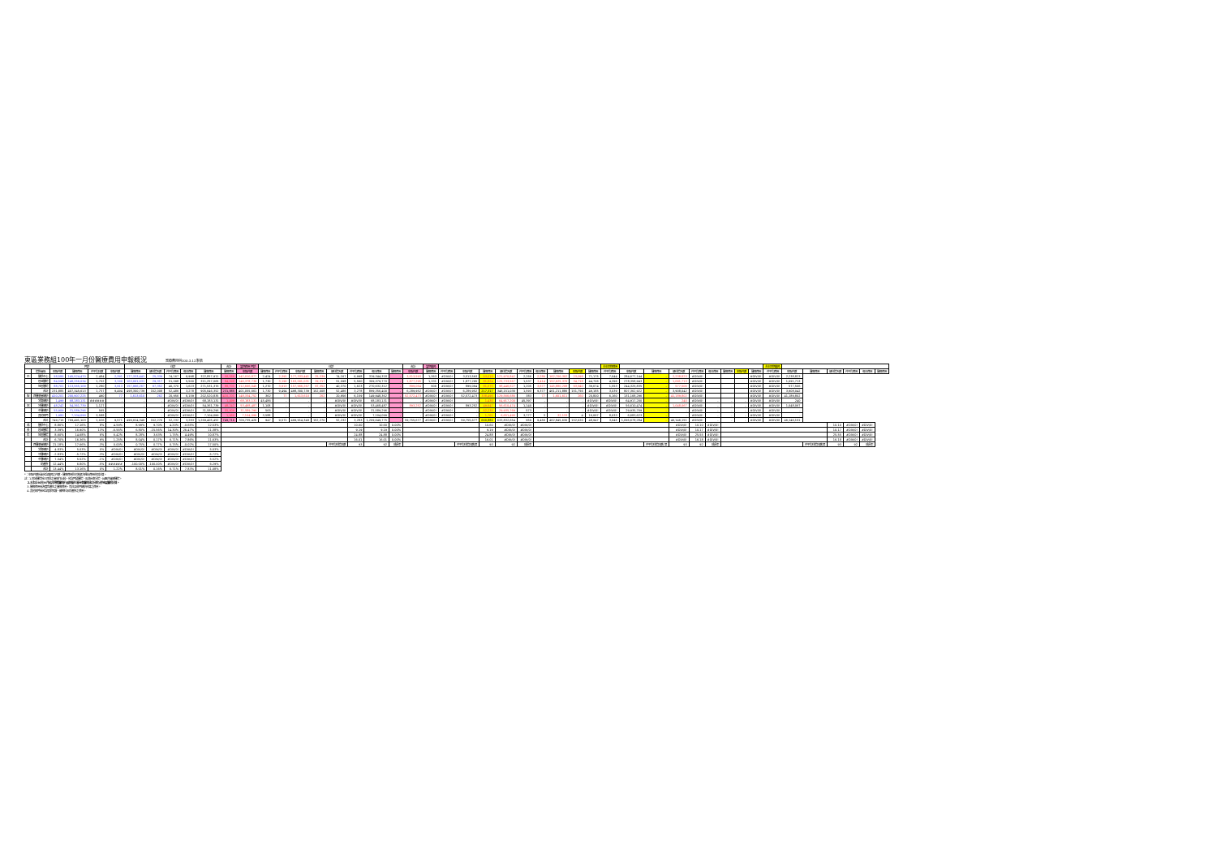東區業務組100年一月份醫療費用申報概況 醫療費用科100.3.12製表
| | | 門診 | | | | 住診 | | | | | 合計 | 當期費用 門診 | 住診 | | | | | | | | 合計 | 當期藥局 | | | | | | | | | | 去年同期費用 | | | | | | | | | 去年同期藥局 | | | | | | |
| --- | --- | --- | --- | --- | --- | --- | --- | --- | --- | --- | --- | --- | --- | --- | --- | --- | --- | --- | --- | --- | --- | --- | --- | --- | --- | --- | --- | --- | --- | --- | --- | --- | --- | --- | --- | --- | --- | --- | --- | --- | --- | --- | --- | --- | --- | --- | --- |
| | 院所層級 | 申報件數 | 醫療費用 | 件平均日數 | 申報件數 | 醫療費用 | 總住院天數 | 件平均費用 | 每日費用 | 醫療費用 | 醫療費用 | 申報件數 | 醫療費用 | 件平均費用 | 申報件數 | 醫療費用 | 總住院天數 | 件平均費用 | 每日費用 | 醫療費用 | 申報件數 | 醫療費用 | 件平均費用 | 申報件數 | 醫療費用 | 總住院天數 | 件平均費用 | 每日費用 | 醫療費用 | 申報件數 | 醫療費用 | 件平均費用 | 申報件數 | 醫療費用 | 總住院天數 | 件平均費用 | 每日費用 | 醫療費用 | 申報件數 | 醫療費用 | 件平均費用 | 申報件數 | 醫療費用 | 總住院天數 | 件平均費用 | 每日費用 | 醫療費用 |
| 中 | 醫學中心 | 58,586 | 145,524,470 | 2,484 | 2,391 | 177,333,441 | 25,339 | 74,167 | 6,998 | 322,857,911 | 58,586 | 142,010,877 | 2,424 | 2,391 | 177,333,441 | 25,339 | 74,167 | 6,998 | 319,344,318 | - | 3,513,593 | 1,363 | #DIV/0! | 3,513,593 | 53,018 | 121,970,842 | 2,266 | 2,286 | 162,706,302 | 23,098 | 71,175 | 7,044 | 284,677,144 | - | 2,238,823 | #DIV/0! | | | | #DIV/0! | #DIV/0! | 2,238,823 | | | | | |
| | 區域醫院 | 84,598 | 148,256,034 | 1,752 | 3,190 | 163,001,031 | 29,317 | 51,098 | 5,560 | 311,257,065 | 84,598 | 146,378,739 | 1,730 | 3,190 | 163,001,031 | 29,317 | 51,098 | 5,560 | 309,379,770 | - | 1,877,295 | 1,331 | #DIV/0! | 1,877,295 | 81,824 | 125,733,567 | 1,537 | 3,414 | 152,625,376 | 34,718 | 44,706 | 4,396 | 278,358,943 | - | 1,091,713 | #DIV/0! | | | | #DIV/0! | #DIV/0! | 1,091,713 | | | | | |
| | 地區醫院 | 88,701 | 113,565,109 | 1,280 | 3,913 | 157,966,267 | 97,352 | 40,370 | 1,623 | 271,531,376 | 88,701 | 112,666,045 | 1,270 | 3,913 | 157,966,267 | 97,352 | 40,370 | 1,623 | 270,632,312 | - | 899,064 | 906 | #DIV/0! | 899,064 | 81,675 | 98,446,627 | 1,205 | 3,677 | 145,880,208 | 93,940 | 39,674 | 1,553 | 244,326,835 | - | 577,506 | #DIV/0! | | | | #DIV/0! | #DIV/0! | 577,506 | | | | | |
| | 合計 | 231,885 | 407,345,613 | 1,757 | 9,494 | 498,300,739 | 152,008 | 52,486 | 3,278 | 905,646,352 | 231,885 | 401,055,661 | 1,730 | 9,494 | 498,300,739 | 152,008 | 52,486 | 3,278 | 899,356,400 | - | 6,289,952 | #DIV/0! | #DIV/0! | 6,289,952 | 217,317 | 346,151,036 | 1,593 | 9,377 | 461,211,886 | 151,756 | 49,185 | 3,039 | 807,362,922 | - | 3,908,042 | #DIV/0! | | | | #DIV/0! | #DIV/0! | 3,908,042 | | | | | |
| 報 | 西醫基層總額 | 410,201 | 200,907,225 | 490 | 77 | 1,613,610 | 262 | 20,956 | 6,159 | 202,520,835 | 410,201 | 148,334,752 | 362 | 77 | 1,613,610 | 262 | 20,956 | 6,159 | 149,948,362 | - | 52,572,473 | #DIV/0! | #DIV/0! | 52,572,473 | 338,496 | 129,566,686 | 383 | 77 | 1,601,611 | 260 | 20,800 | 6,160 | 131,168,296 | - | 41,189,802 | #DIV/0! | | | | #DIV/0! | #DIV/0! | 41,189,802 | | | | | |
| | 洗腎總額 | 1,499 | 68,183,131 | ###### | - | - | - | #DIV/0! | #DIV/0! | 68,183,131 | 1,499 | 68,183,131 | 45,486 | - | - | - | #DIV/0! | #DIV/0! | 68,183,131 | - | - | #DIV/0! | #DIV/0! | - | 1,430 | 64,917,200 | 45,397 | - | - | - | #DIV/0! | #DIV/0! | 64,917,200 | - | 240 | #DIV/0! | - | - | - | #DIV/0! | #DIV/0! | 240 | | | | | |
| 況 | 牙醫總額 | 48,242 | 54,361,739 | 1,127 | - | - | - | #DIV/0! | #DIV/0! | 54,361,739 | 48,242 | 53,468,487 | 1,108 | - | - | - | #DIV/0! | #DIV/0! | 53,468,487 | - | 893,252 | #DIV/0! | #DIV/0! | 893,252 | 49,647 | 56,610,474 | 1,140 | - | - | - | #DIV/0! | #DIV/0! | 56,610,474 | - | 1,048,067 | #DIV/0! | - | - | - | #DIV/0! | #DIV/0! | 1,048,067 | | | | | |
| | 中醫總額 | 55,909 | 31,589,296 | 565 | - | - | - | #DIV/0! | #DIV/0! | 31,589,296 | 55,909 | 31,589,296 | 565 | - | - | - | #DIV/0! | #DIV/0! | 31,589,296 | - | - | #DIV/0! | #DIV/0! | - | 52,235 | 29,935,769 | 573 | - | - | - | #DIV/0! | #DIV/0! | 29,935,769 | - | - | #DIV/0! | - | - | - | #DIV/0! | #DIV/0! | - | | | | | |
| | 其他部門 | 1,980 | 7,104,099 | 3,588 | - | - | - | #DIV/0! | #DIV/0! | 7,104,099 | 1,980 | 7,104,099 | 3,588 | - | - | - | #DIV/0! | #DIV/0! | 7,104,099 | - | - | #DIV/0! | #DIV/0! | - | 1,761 | 6,651,490 | 3,777 | 3 | 32,133 | 4 | 16,067 | 8,033 | 6,683,623 | - | - | #DIV/0! | - | - | - | #DIV/0! | #DIV/0! | - | | | | | |
| | 合計 | 749,716 | 769,491,103 | 1,026 | 9,571 | 499,914,349 | 152,270 | 52,232 | 3,283 | 1,269,405,452 | 749,716 | 709,735,426 | 947 | 9,571 | 499,914,349 | 152,270 | 52,232 | 3,283 | 1,209,649,775 | - | 59,755,677 | #DIV/0! | #DIV/0! | 59,755,677 | 660,886 | 633,832,654 | 959 | 9,456 | 462,845,630 | 152,020 | 48,947 | 3,045 | 1,096,678,284 | - | 46,146,151 | #DIV/0! | - | - | - | #DIV/0! | #DIV/0! | 46,146,151 | | | | | |
| 成 | 醫學中心 | 8.86% | 17.16% | 8% | 4.59% | 8.99% | 9.70% | 4.20% | -0.65% | 12.53% | | | | | | | | 10.60 | 10.60 | 0.00% | | | | | 10.60 | #DIV/0! | #DIV/0! | | | | | | | | #DIV/0! | 10.10 | #DIV/0! | | | | | | | 10.10 | #DIV/0! | #DIV/0! | |
| 長 | 區域醫院 | 3.39% | 16.90% | 13% | -6.56% | 6.80% | -15.56% | 14.30% | 26.47% | 11.38% | | | | | | | | 9.19 | 9.19 | 0.00% | | | | | 9.19 | #DIV/0! | #DIV/0! | | | | | | | | #DIV/0! | 10.17 | #DIV/0! | | | | | | | 10.17 | #DIV/0! | #DIV/0! | |
| 率 | 地區醫院 | 8.60% | 14.68% | 6% | 6.42% | 8.28% | 3.63% | 1.75% | 4.49% | 10.87% | | | | | | | | 24.88 | 24.88 | 0.00% | | | | | 24.88 | #DIV/0! | #DIV/0! | | | | | | | | #DIV/0! | 25.55 | #DIV/0! | | | | | | | 25.55 | #DIV/0! | #DIV/0! | |
| | 合計 | 6.70% | 16.36% | 9% | 1.25% | 8.04% | 0.17% | 6.71% | 7.86% | 11.63% | | | | | | | | 16.01 | 16.01 | 0.00% | | | | | 16.01 | #DIV/0! | #DIV/0! | | | | | | | | #DIV/0! | 16.18 | #DIV/0! | | | | | | | 16.18 | #DIV/0! | #DIV/0! | |
| | 西醫基層總額 | 21.18% | 17.66% | -3% | 0.00% | 0.75% | 0.77% | 0.75% | -0.02% | 17.50% | | | | | | | 件平均住院日數 | 93 | 92 | 成長率 | | | | 件平均住院日數(單 | 93 | 92 | 成長率 | | | | | | | 件平均住院日數(單 | 93 | 92 | 成長率 | | | | | | 件平均住院日數(單 | 93 | 92 | 成長率 | |
| | 洗腎總額 | 4.83% | 5.03% | 0% | #DIV/0! | #DIV/0! | #DIV/0! | #DIV/0! | #DIV/0! | 5.03% | | | | | | | | | | | | | | | | | | | | | | | | | | | | | | | | | | | | | |
| | 牙醫總額 | -2.83% | -5.72% | -3% | #DIV/0! | #DIV/0! | #DIV/0! | #DIV/0! | #DIV/0! | -5.72% | | | | | | | | | | | | | | | | | | | | | | | | | | | | | | | | | | | | | |
| | 中醫總額 | 7.04% | 5.52% | -1% | #DIV/0! | #DIV/0! | #DIV/0! | #DIV/0! | #DIV/0! | 5.52% | | | | | | | | | | | | | | | | | | | | | | | | | | | | | | | | | | | | | |
| | 助產所 | 12.44% | 6.80% | -5% | ###### | -100.00% | -100.00% | #DIV/0! | #DIV/0! | 6.29% | | | | | | | | | | | | | | | | | | | | | | | | | | | | | | | | | | | | | |
| | 合計 | 13.44% | 13.16% | 0% | 1.22% | 8.01% | 0.16% | 6.71% | 7.83% | 11.08% | | | | | | | | | | | | | | | | | | | | | | | | | | | | | | | | | | | | | |
*：申報件數係未包含藥局之件數，醫療費用則已將處方釋出費用併回計算。
註：1.區域醫院係以目前之層級作比較，包含門諾醫院、馬偕台東分院、國軍花蓮總醫院。
2.本表自93年9月起非評鑑醫院(行政院衛生署台東醫院成功分院)併地區醫院計算。
3.醫療費用係為實際產生之醫療費用，而非各部門總額預算之費用。
4.其他部門係包含居家照護、精神科及助產所之費用。